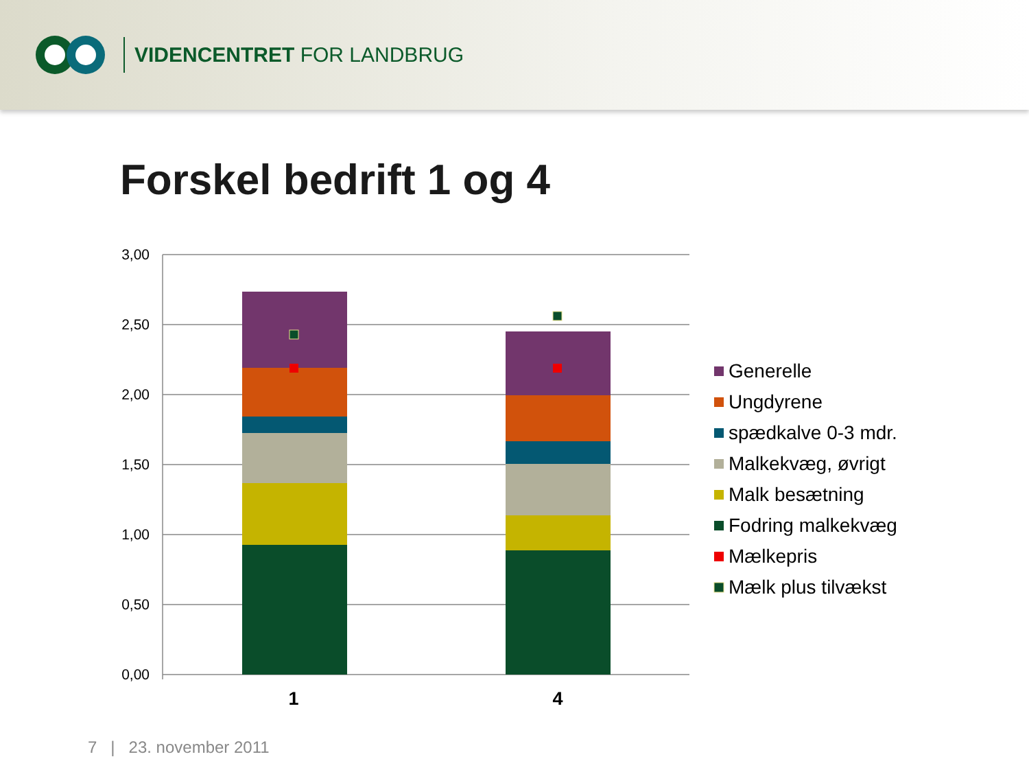VIDENCENTRET FOR LANDBRUG
Forskel bedrift 1 og 4
3,00
2,50
2,00
1,50
1,00
0,50
0,00
1
4
Generelle
Ungdyrene
spædkalve 0-3 mdr.
Malkekvæg, øvrigt
Malk besætning
Fodring malkekvæg
Mælkepris
Mælk plus tilvækst
7 | 23. november 2011